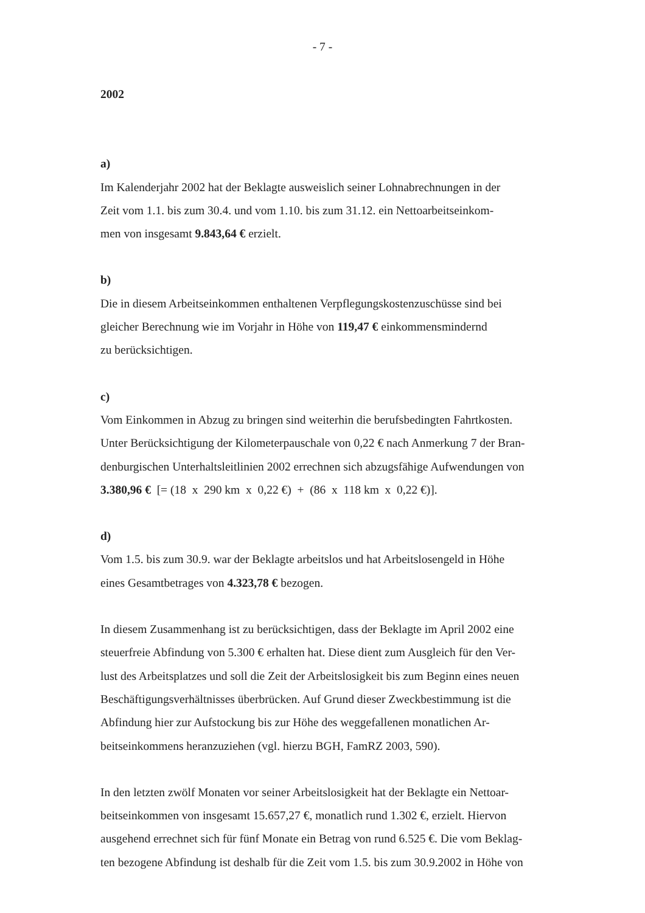- 7 -
2002
a)
Im Kalenderjahr 2002 hat der Beklagte ausweislich seiner Lohnabrechnungen in der
Zeit vom 1.1. bis zum 30.4. und vom 1.10. bis zum 31.12. ein Nettoarbeitseinkom-
men von insgesamt 9.843,64 € erzielt.
b)
Die in diesem Arbeitseinkommen enthaltenen Verpflegungskostenzuschüsse sind bei
gleicher Berechnung wie im Vorjahr in Höhe von 119,47 € einkommensmindernd
zu berücksichtigen.
c)
Vom Einkommen in Abzug zu bringen sind weiterhin die berufsbedingten Fahrtkosten.
Unter Berücksichtigung der Kilometerpauschale von 0,22 € nach Anmerkung 7 der Bran-
denburgischen Unterhaltsleitlinien 2002 errechnen sich abzugsfähige Aufwendungen von
3.380,96 € [= (18 x 290 km x 0,22 €) + (86 x 118 km x 0,22 €)].
d)
Vom 1.5. bis zum 30.9. war der Beklagte arbeitslos und hat Arbeitslosengeld in Höhe
eines Gesamtbetrages von 4.323,78 € bezogen.
In diesem Zusammenhang ist zu berücksichtigen, dass der Beklagte im April 2002 eine
steuerfreie Abfindung von 5.300 € erhalten hat. Diese dient zum Ausgleich für den Ver-
lust des Arbeitsplatzes und soll die Zeit der Arbeitslosigkeit bis zum Beginn eines neuen
Beschäftigungsverhältnisses überbrücken. Auf Grund dieser Zweckbestimmung ist die
Abfindung hier zur Aufstockung bis zur Höhe des weggefallenen monatlichen Ar-
beitseinkommens heranzuziehen (vgl. hierzu BGH, FamRZ 2003, 590).
In den letzten zwölf Monaten vor seiner Arbeitslosigkeit hat der Beklagte ein Nettoar-
beitseinkommen von insgesamt 15.657,27 €, monatlich rund 1.302 €, erzielt. Hiervon
ausgehend errechnet sich für fünf Monate ein Betrag von rund 6.525 €. Die vom Beklag-
ten bezogene Abfindung ist deshalb für die Zeit vom 1.5. bis zum 30.9.2002 in Höhe von